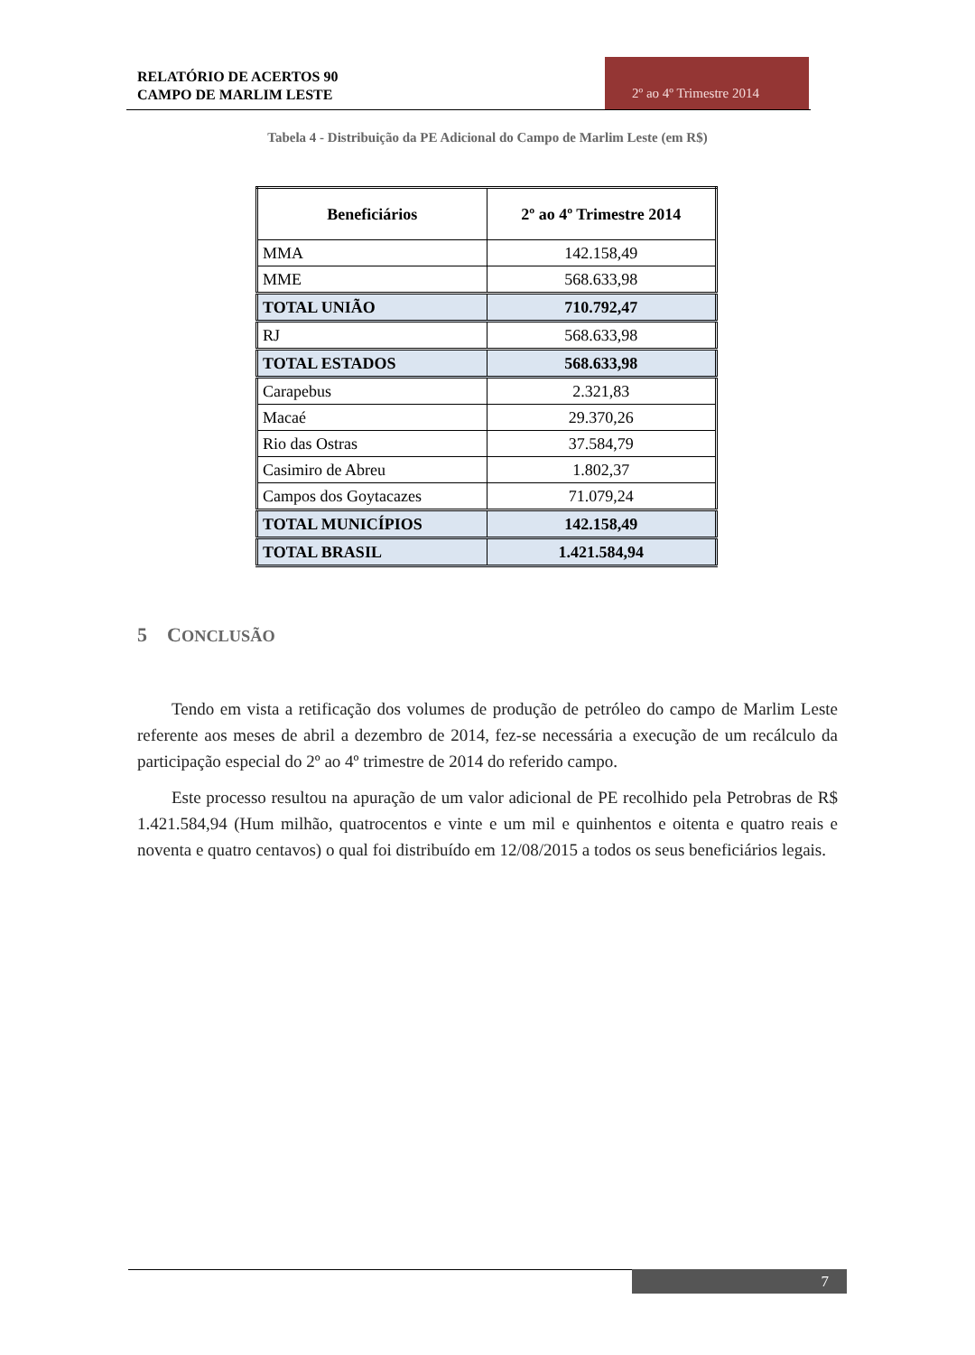RELATÓRIO DE ACERTOS 90
CAMPO DE MARLIM LESTE
2º ao 4º Trimestre 2014
Tabela 4 - Distribuição da PE Adicional do Campo de Marlim Leste (em R$)
| Beneficiários | 2º ao 4º Trimestre 2014 |
| --- | --- |
| MMA | 142.158,49 |
| MME | 568.633,98 |
| TOTAL UNIÃO | 710.792,47 |
| RJ | 568.633,98 |
| TOTAL ESTADOS | 568.633,98 |
| Carapebus | 2.321,83 |
| Macaé | 29.370,26 |
| Rio das Ostras | 37.584,79 |
| Casimiro de Abreu | 1.802,37 |
| Campos dos Goytacazes | 71.079,24 |
| TOTAL MUNICÍPIOS | 142.158,49 |
| TOTAL BRASIL | 1.421.584,94 |
5 CONCLUSÃO
Tendo em vista a retificação dos volumes de produção de petróleo do campo de Marlim Leste referente aos meses de abril a dezembro de 2014, fez-se necessária a execução de um recálculo da participação especial do 2º ao 4º trimestre de 2014 do referido campo.
Este processo resultou na apuração de um valor adicional de PE recolhido pela Petrobras de R$ 1.421.584,94 (Hum milhão, quatrocentos e vinte e um mil e quinhentos e oitenta e quatro reais e noventa e quatro centavos) o qual foi distribuído em 12/08/2015 a todos os seus beneficiários legais.
7